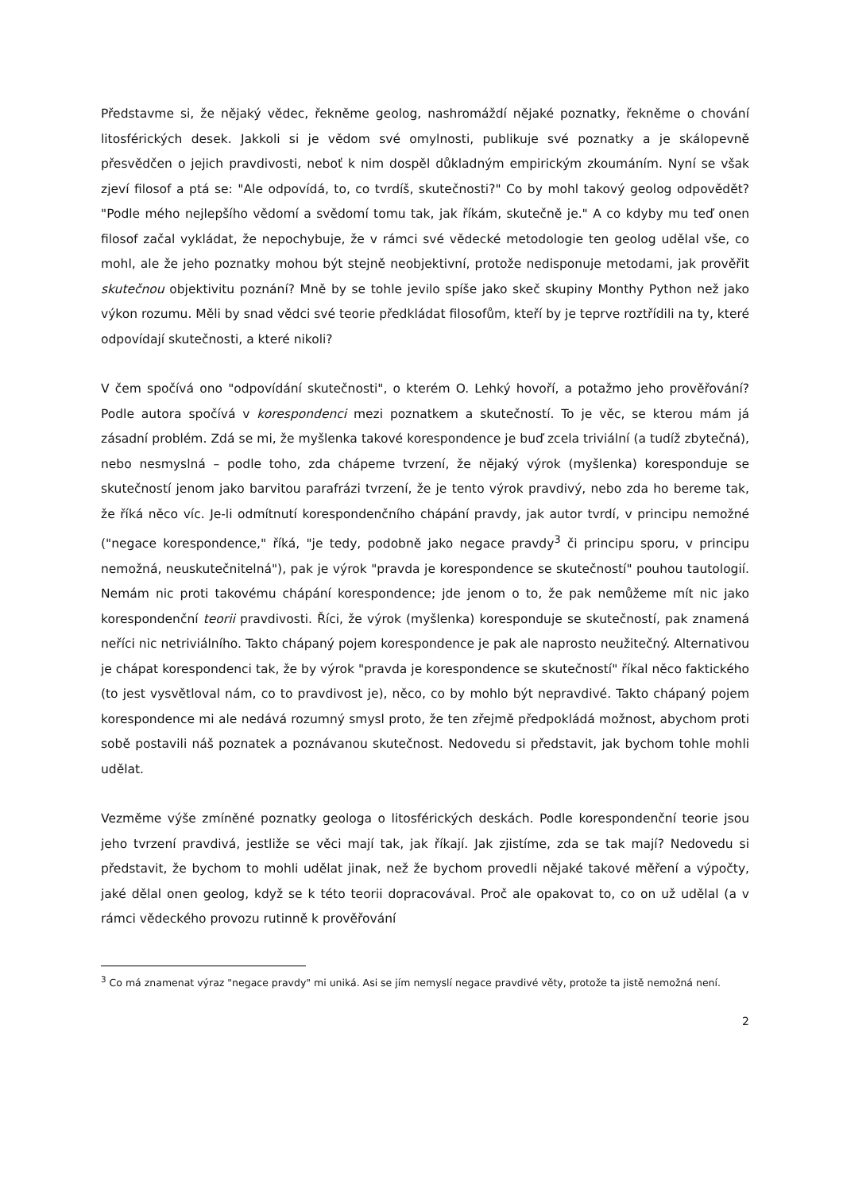Představme si, že nějaký vědec, řekněme geolog, nashromáždí nějaké poznatky, řekněme o chování litosférických desek. Jakkoli si je vědom své omylnosti, publikuje své poznatky a je skálopevně přesvědčen o jejich pravdivosti, neboť k nim dospěl důkladným empirickým zkoumáním. Nyní se však zjeví filosof a ptá se: "Ale odpovídá, to, co tvrdíš, skutečnosti?" Co by mohl takový geolog odpovědět? "Podle mého nejlepšího vědomí a svědomí tomu tak, jak říkám, skutečně je." A co kdyby mu teď onen filosof začal vykládat, že nepochybuje, že v rámci své vědecké metodologie ten geolog udělal vše, co mohl, ale že jeho poznatky mohou být stejně neobjektivní, protože nedisponuje metodami, jak prověřit skutečnou objektivitu poznání? Mně by se tohle jevilo spíše jako skeč skupiny Monthy Python než jako výkon rozumu. Měli by snad vědci své teorie předkládat filosofům, kteří by je teprve roztřídili na ty, které odpovídají skutečnosti, a které nikoli?
V čem spočívá ono "odpovídání skutečnosti", o kterém O. Lehký hovoří, a potažmo jeho prověřování? Podle autora spočívá v korespondenci mezi poznatkem a skutečností. To je věc, se kterou mám já zásadní problém. Zdá se mi, že myšlenka takové korespondence je buď zcela triviální (a tudíž zbytečná), nebo nesmyslná – podle toho, zda chápeme tvrzení, že nějaký výrok (myšlenka) koresponduje se skutečností jenom jako barvitou parafrázi tvrzení, že je tento výrok pravdivý, nebo zda ho bereme tak, že říká něco víc. Je-li odmítnutí korespondenčního chápání pravdy, jak autor tvrdí, v principu nemožné ("negace korespondence," říká, "je tedy, podobně jako negace pravdy<sup>3</sup> či principu sporu, v principu nemožná, neuskutečnitelná"), pak je výrok "pravda je korespondence se skutečností" pouhou tautologií. Nemám nic proti takovému chápání korespondence; jde jenom o to, že pak nemůžeme mít nic jako korespondenční teorii pravdivosti. Říci, že výrok (myšlenka) koresponduje se skutečností, pak znamená neříci nic netriviálního. Takto chápaný pojem korespondence je pak ale naprosto neužitečný. Alternativou je chápat korespondenci tak, že by výrok "pravda je korespondence se skutečností" říkal něco faktického (to jest vysvětloval nám, co to pravdivost je), něco, co by mohlo být nepravdivé. Takto chápaný pojem korespondence mi ale nedává rozumný smysl proto, že ten zřejmě předpokládá možnost, abychom proti sobě postavili náš poznatek a poznávanou skutečnost. Nedovedu si představit, jak bychom tohle mohli udělat.
Vezměme výše zmíněné poznatky geologa o litosférických deskách. Podle korespondenční teorie jsou jeho tvrzení pravdivá, jestliže se věci mají tak, jak říkají. Jak zjistíme, zda se tak mají? Nedovedu si představit, že bychom to mohli udělat jinak, než že bychom provedli nějaké takové měření a výpočty, jaké dělal onen geolog, když se k této teorii dopracovával. Proč ale opakovat to, co on už udělal (a v rámci vědeckého provozu rutinně k prověřování
<sup>3</sup> Co má znamenat výraz "negace pravdy" mi uniká. Asi se jím nemyslí negace pravdivé věty, protože ta jistě nemožná není.
2